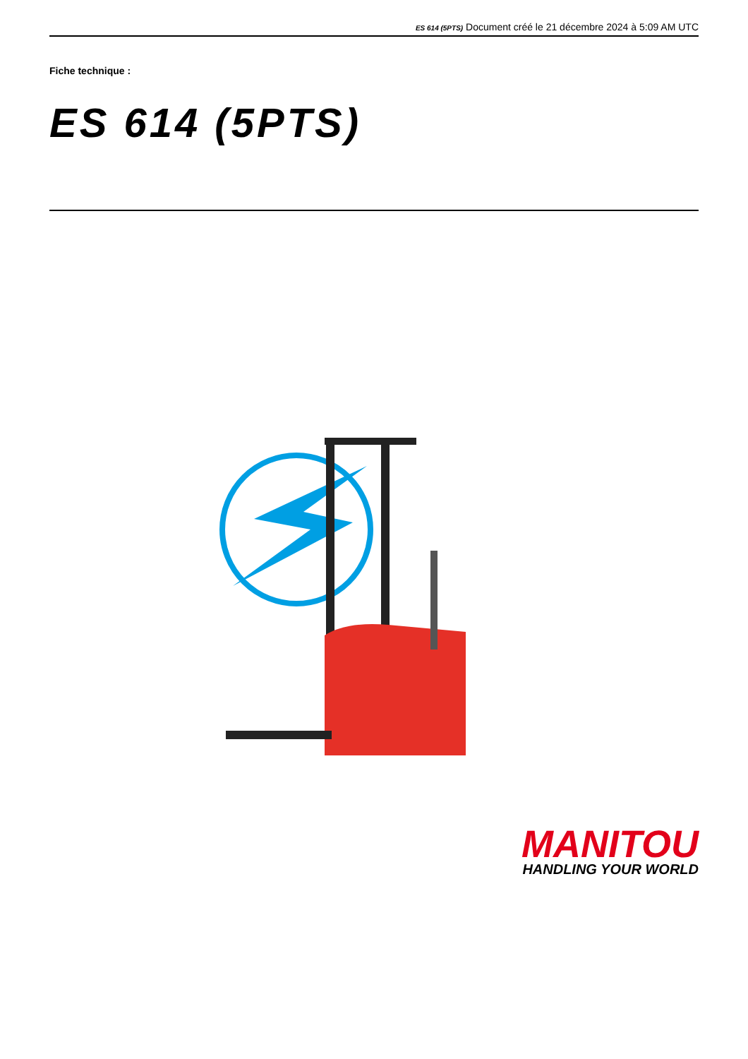ES 614 (5PTS) Document créé le 21 décembre 2024 à 5:09 AM UTC
Fiche technique :
ES 614 (5PTS)
MANITOU
HANDLING YOUR WORLD